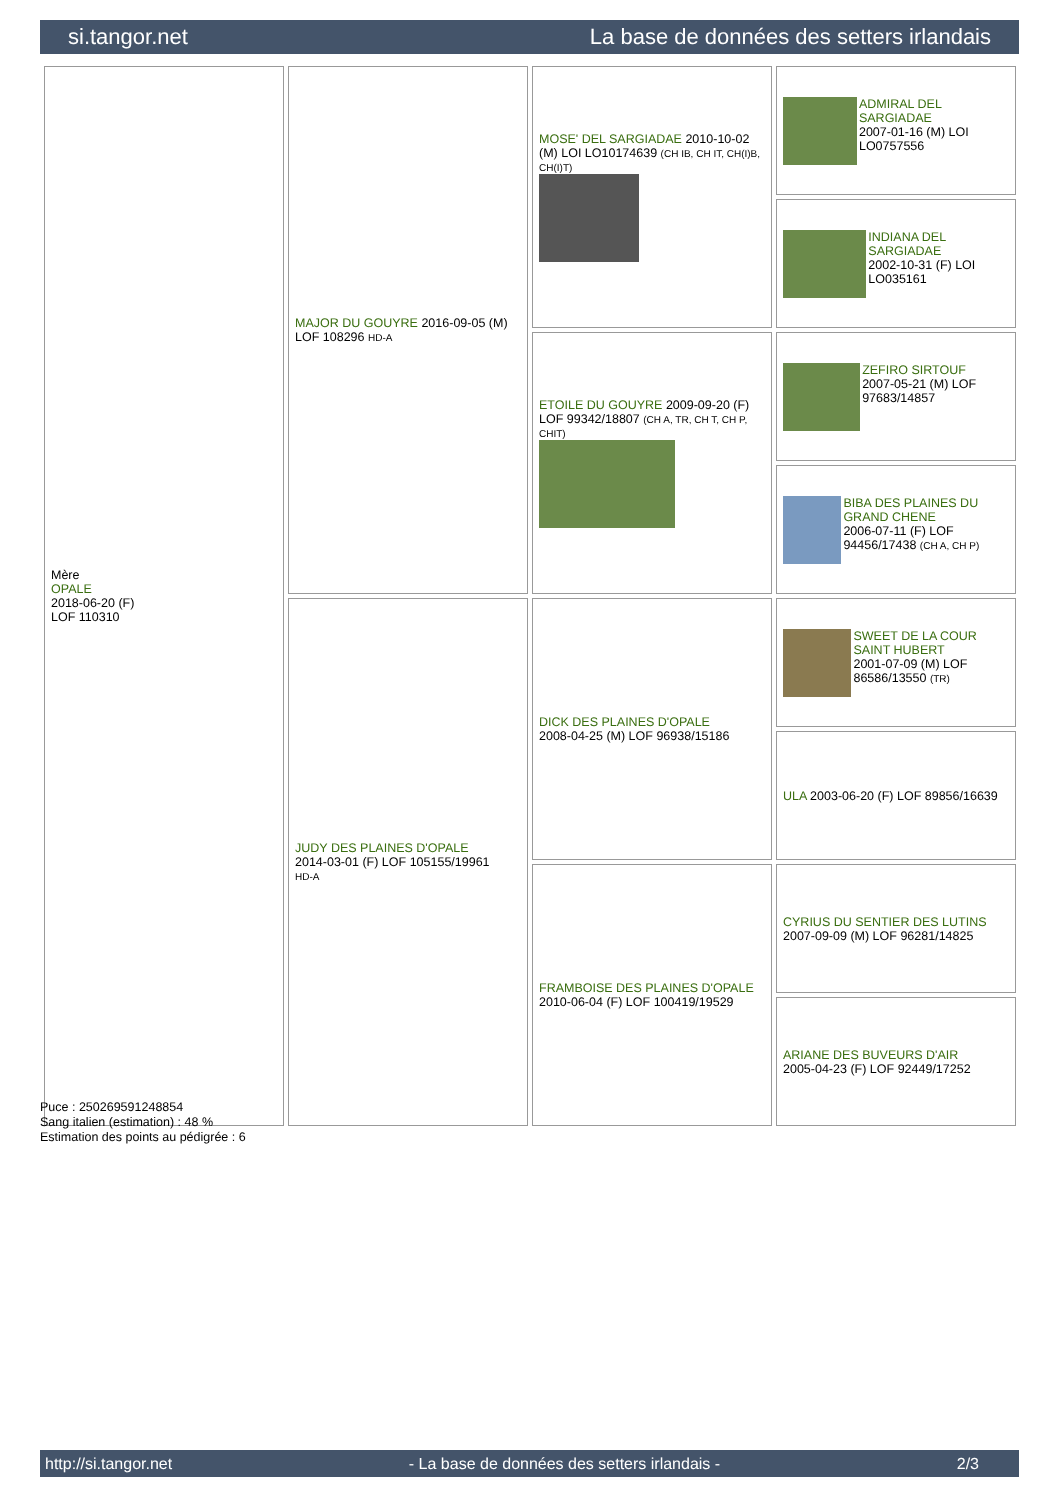si.tangor.net La base de données des setters irlandais
| Mère OPALE 2018-06-20 (F) LOF 110310 | MAJOR DU GOUYRE 2016-09-05 (M) LOF 108296 HD-A | MOSE' DEL SARGIADAE 2010-10-02 (M) LOI LO10174639 (CH IB, CH IT, CH(I)B, CH(I)T) | ADMIRAL DEL SARGIADAE 2007-01-16 (M) LOI LO0757556 |
| | | | INDIANA DEL SARGIADAE 2002-10-31 (F) LOI LO035161 |
| | | ETOILE DU GOUYRE 2009-09-20 (F) LOF 99342/18807 (CH A, TR, CH T, CH P, CHIT) | ZEFIRO SIRTOUF 2007-05-21 (M) LOF 97683/14857 |
| | | | BIBA DES PLAINES DU GRAND CHENE 2006-07-11 (F) LOF 94456/17438 (CH A, CH P) |
| | JUDY DES PLAINES D'OPALE 2014-03-01 (F) LOF 105155/19961 HD-A | DICK DES PLAINES D'OPALE 2008-04-25 (M) LOF 96938/15186 | SWEET DE LA COUR SAINT HUBERT 2001-07-09 (M) LOF 86586/13550 (TR) |
| | | | ULA 2003-06-20 (F) LOF 89856/16639 |
| | | FRAMBOISE DES PLAINES D'OPALE 2010-06-04 (F) LOF 100419/19529 | CYRIUS DU SENTIER DES LUTINS 2007-09-09 (M) LOF 96281/14825 |
| | | | ARIANE DES BUVEURS D'AIR 2005-04-23 (F) LOF 92449/17252 |
Puce : 250269591248854
Sang italien (estimation) : 48 %
Estimation des points au pédigrée : 6
http://si.tangor.net - La base de données des setters irlandais - 2/3